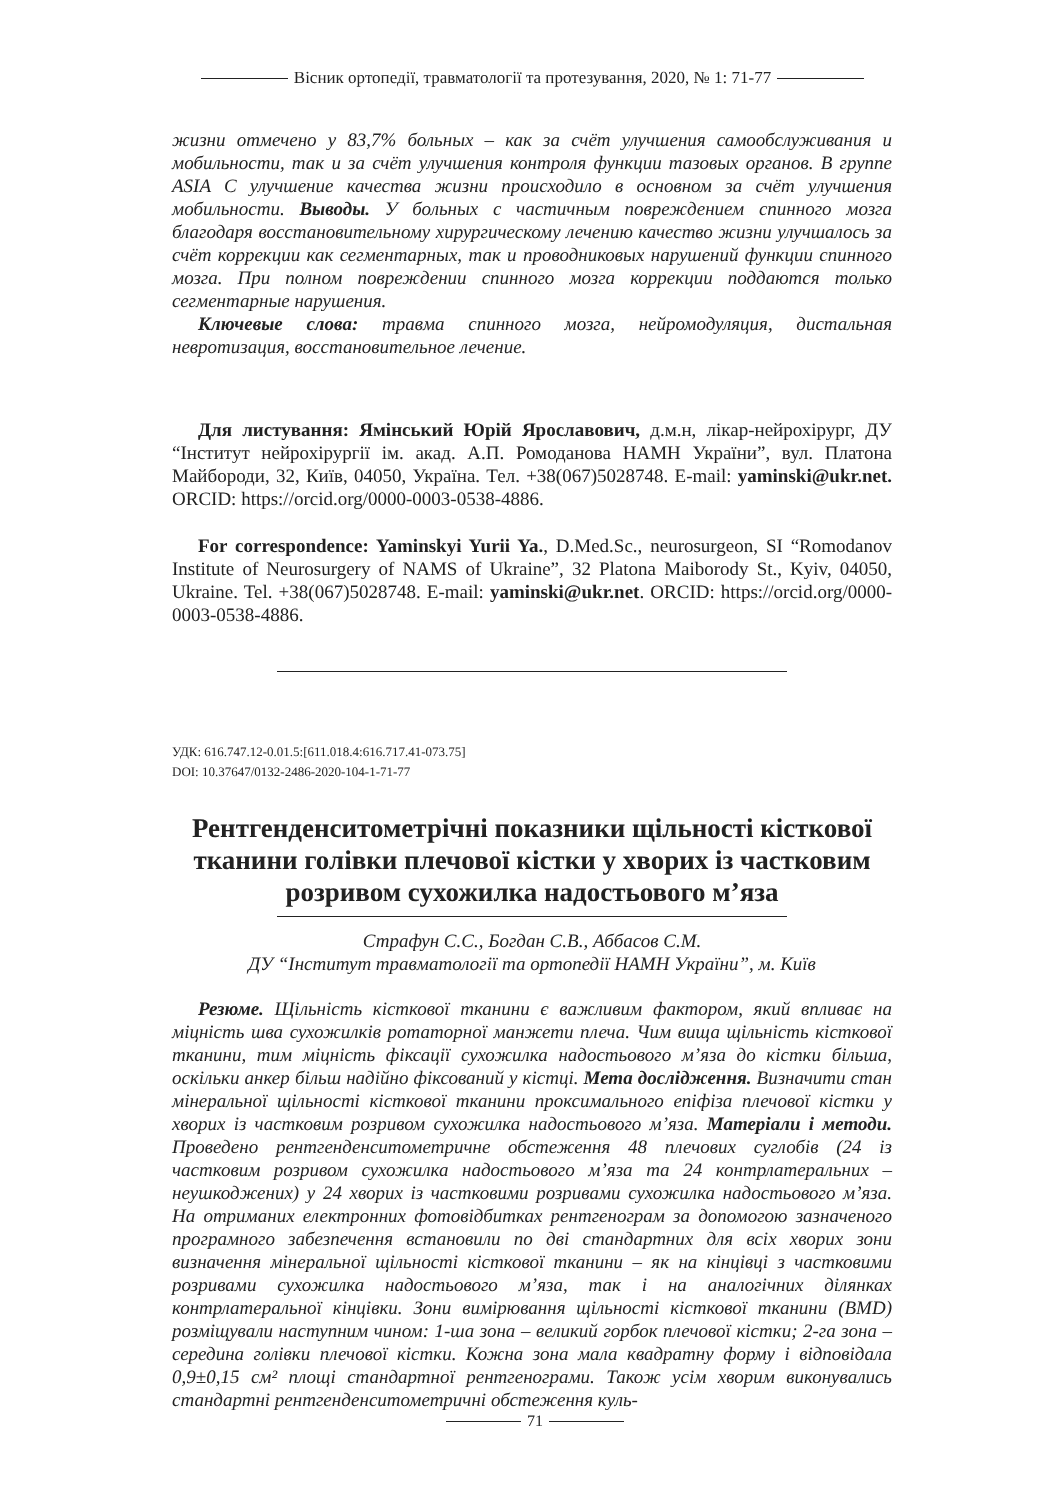Вісник ортопедії, травматології та протезування, 2020, № 1: 71-77
жизни отмечено у 83,7% больных – как за счёт улучшения самообслуживания и мобильности, так и за счёт улучшения контроля функции тазовых органов. В группе ASIA C улучшение качества жизни происходило в основном за счёт улучшения мобильности. Выводы. У больных с частичным повреждением спинного мозга благодаря восстановительному хирургическому лечению качество жизни улучшалось за счёт коррекции как сегментарных, так и проводниковых нарушений функции спинного мозга. При полном повреждении спинного мозга коррекции поддаются только сегментарные нарушения.
Ключевые слова: травма спинного мозга, нейромодуляция, дистальная невротизация, восстановительное лечение.
Для листування: Ямінський Юрій Ярославович, д.м.н, лікар-нейрохірург, ДУ “Інститут нейрохірургії ім. акад. А.П. Ромоданова НАМН України”, вул. Платона Майбороди, 32, Київ, 04050, Україна. Тел. +38(067)5028748. E-mail: yaminski@ukr.net. ORCID: https://orcid.org/0000-0003-0538-4886.
For correspondence: Yaminskyi Yurii Ya., D.Med.Sc., neurosurgeon, SI “Romodanov Institute of Neurosurgery of NAMS of Ukraine”, 32 Platona Maiborody St., Kyiv, 04050, Ukraine. Tel. +38(067)5028748. E-mail: yaminski@ukr.net. ORCID: https://orcid.org/0000-0003-0538-4886.
УДК: 616.747.12-0.01.5:[611.018.4:616.717.41-073.75]
DOI: 10.37647/0132-2486-2020-104-1-71-77
Рентгенденситометрічні показники щільності кісткової тканини голівки плечової кістки у хворих із частковим розривом сухожилка надостьового м’яза
Страфун С.С., Богдан С.В., Аббасов С.М.
ДУ “Інститут травматології та ортопедії НАМН України”, м. Київ
Резюме. Щільність кісткової тканини є важливим фактором, який впливає на міцність шва сухожилків ротаторної манжети плеча. Чим вища щільність кісткової тканини, тим міцність фіксації сухожилка надостьового м’яза до кістки більша, оскільки анкер більш надійно фіксований у кістці. Мета дослідження. Визначити стан мінеральної щільності кісткової тканини проксимального епіфіза плечової кістки у хворих із частковим розривом сухожилка надостьового м’яза. Матеріали і методи. Проведено рентгенденситометричне обстеження 48 плечових суглобів (24 із частковим розривом сухожилка надостьового м’яза та 24 контрлатеральних – неушкоджених) у 24 хворих із частковими розривами сухожилка надостьового м’яза. На отриманих електронних фотовідбитках рентгенограм за допомогою зазначеного програмного забезпечення встановили по дві стандартних для всіх хворих зони визначення мінеральної щільності кісткової тканини – як на кінцівці з частковими розривами сухожилка надостьового м’яза, так і на аналогічних ділянках контрлатеральної кінцівки. Зони вимірювання щільності кісткової тканини (BMD) розміщували наступним чином: 1-ша зона – великий горбок плечової кістки; 2-га зона – середина голівки плечової кістки. Кожна зона мала квадратну форму і відповідала 0,9±0,15 см² площі стандартної рентгенограми. Також усім хворим виконувались стандартні рентгенденситометричні обстеження куль-
71